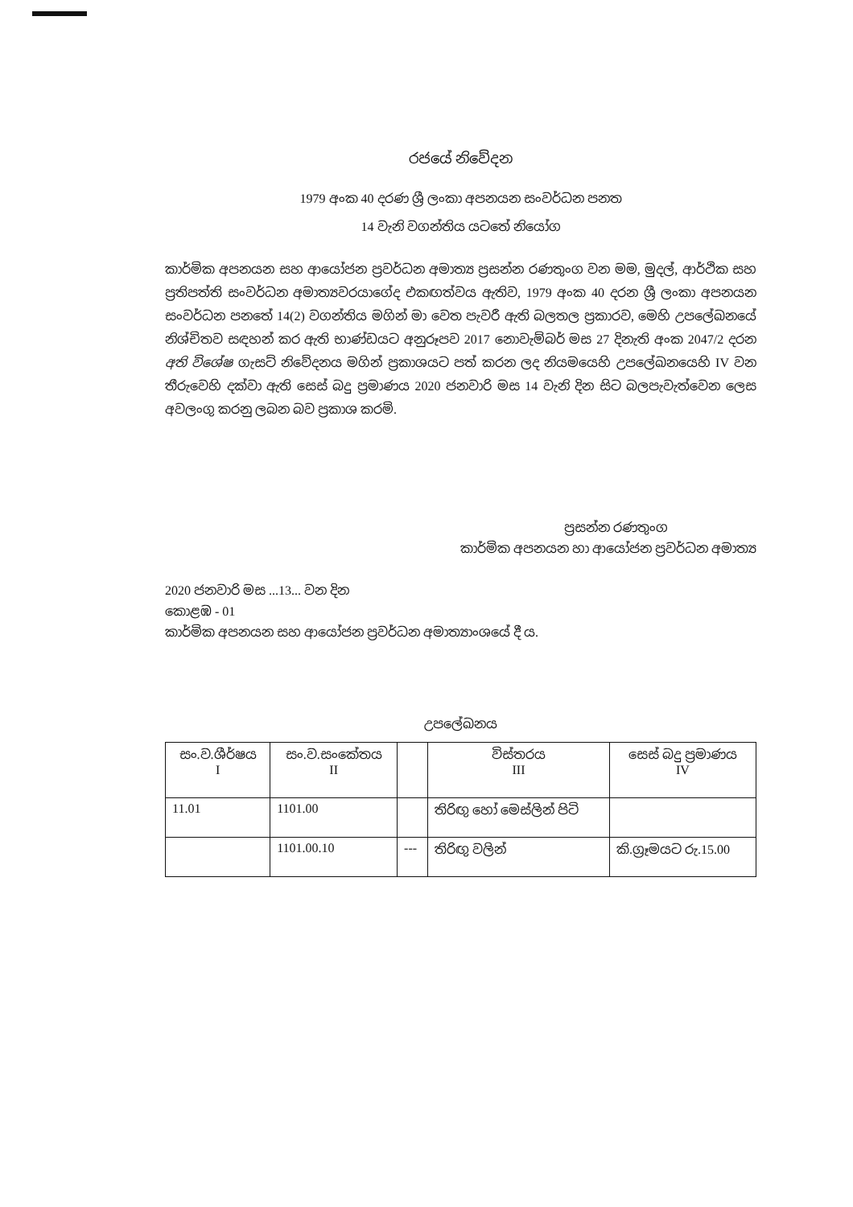රජයේ නිවේදන
1979 අංක 40 දරණ ශ්‍රී ලංකා අපනයන සංවර්ධන පනත
14 වැනි වගන්තිය යටතේ නියෝග
කාර්මික අපනයන සහ ආයෝජන ප්‍රවර්ධන අමාත්‍ය ප්‍රසන්න රණතුංග වන මම, මුදල්, ආර්ථික සහ ප්‍රතිපත්ති සංවර්ධන අමාත්‍යවරයාගේද එකඟත්වය ඇතිව, 1979 අංක 40 දරන ශ්‍රී ලංකා අපනයන සංවර්ධන පනතේ 14(2) වගන්තිය මගින් මා වෙත පැවරී ඇති බලතල ප්‍රකාරව, මෙහි උපලේඛනයේ නිශ්චිතව සඳහන් කර ඇති භාණ්ඩයට අනුරූපව 2017 නොවැම්බර් මස 27 දිනැති අංක 2047/2 දරන අති විශේෂ ගැසට් නිවේදනය මගින් ප්‍රකාශයට පත් කරන ලද නියමයෙහි උපලේඛනයෙහි IV වන තීරුවෙහි දක්වා ඇති සෙස් බදු ප්‍රමාණය 2020 ජනවාරි මස 14 වැනි දින සිට බලපැවැත්වෙන ලෙස අවලංගු කරනු ලබන බව ප්‍රකාශ කරමි.
ප්‍රසන්න රණතුංග
කාර්මික අපනයන හා ආයෝජන ප්‍රවර්ධන අමාත්‍ය
2020 ජනවාරි මස ...13... වන දින
කොළඹ - 01
කාර්මික අපනයන සහ ආයෝජන ප්‍රවර්ධන අමාත්‍යාංශයේ දී ය.
උපලේඛනය
| සං.ව.ශීර්ෂය I | සං.ව.සංකේතය II | | විස්තරය III | සෙස් බදු ප්‍රමාණය IV |
| 11.01 | 1101.00 | | තිරිඟු හෝ මෙස්ලින් පිටි | |
| | 1101.00.10 | --- | තිරිඟු වලින් | කි.ග්‍රෑමයට රු.15.00 |